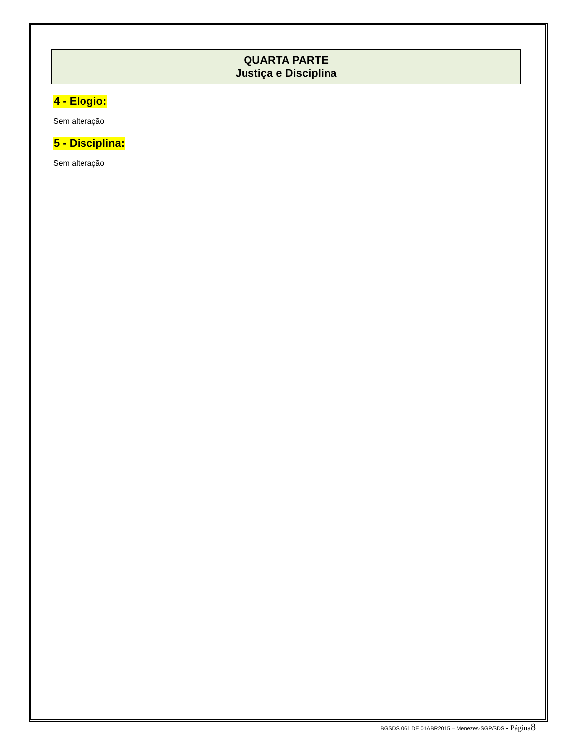QUARTA PARTE
Justiça e Disciplina
4 - Elogio:
Sem alteração
5 - Disciplina:
Sem alteração
BGSDS 061 DE 01ABR2015 – Menezes-SGP/SDS - Página 8